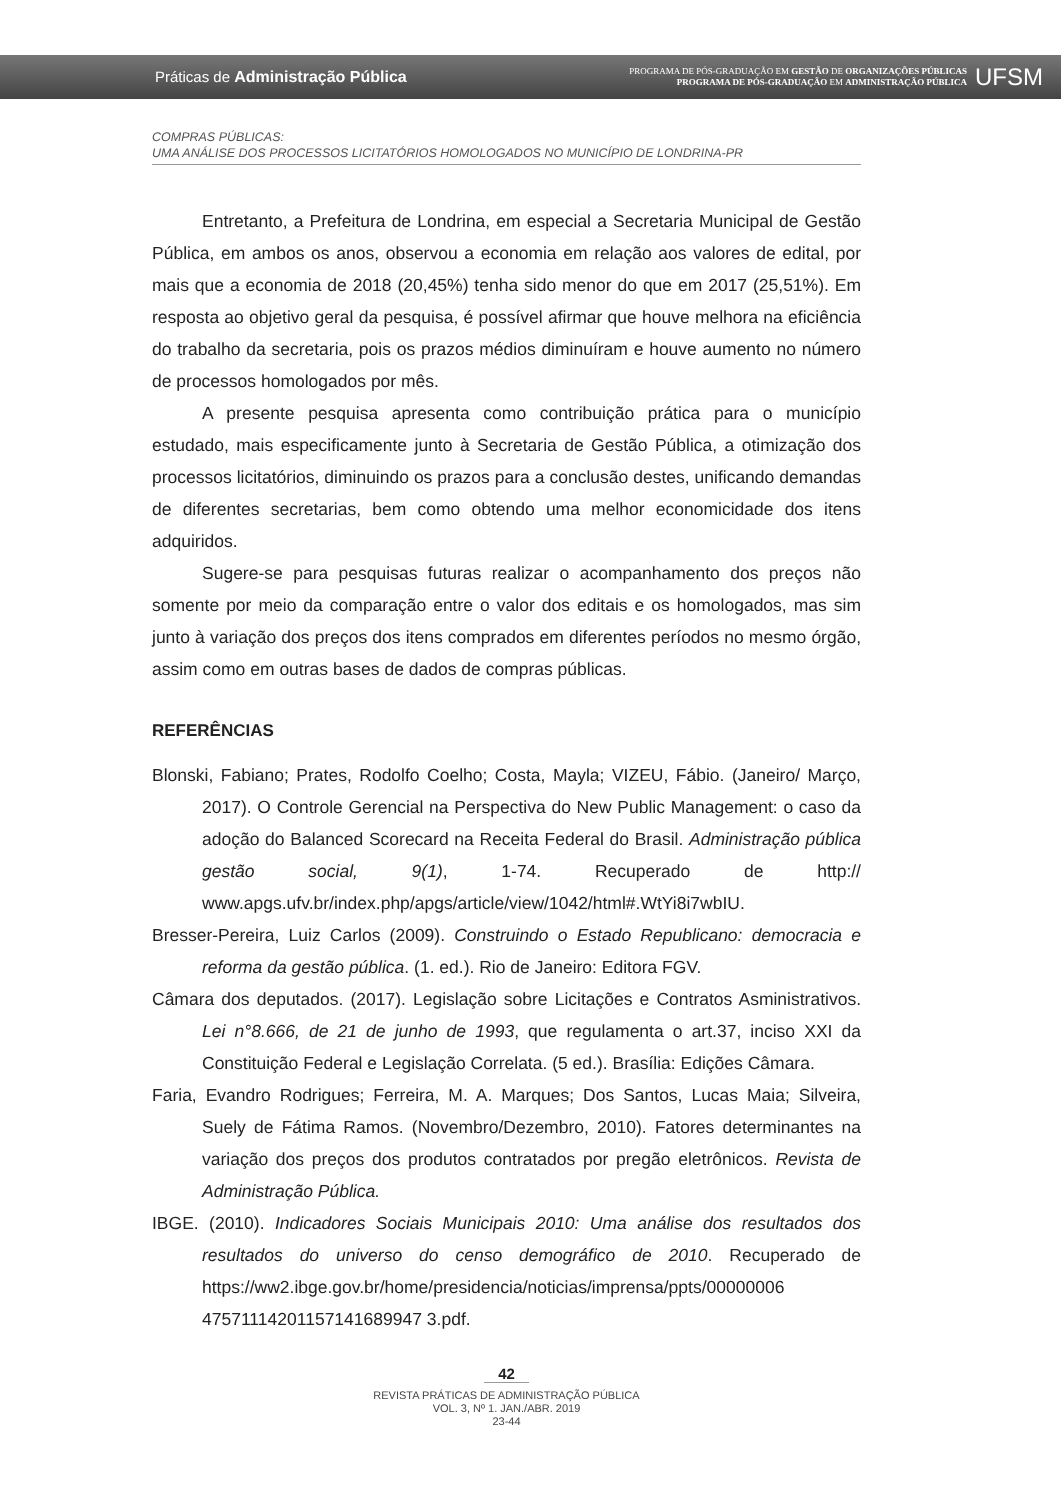Práticas de Administração Pública
PROGRAMA DE PÓS-GRADUAÇÃO EM GESTÃO DE ORGANIZAÇÕES PÚBLICAS
PROGRAMA DE PÓS-GRADUAÇÃO EM ADMINISTRAÇÃO PÚBLICA
UFSM
COMPRAS PÚBLICAS:
UMA ANÁLISE DOS PROCESSOS LICITATÓRIOS HOMOLOGADOS NO MUNICÍPIO DE LONDRINA-PR
Entretanto, a Prefeitura de Londrina, em especial a Secretaria Municipal de Gestão Pública, em ambos os anos, observou a economia em relação aos valores de edital, por mais que a economia de 2018 (20,45%) tenha sido menor do que em 2017 (25,51%). Em resposta ao objetivo geral da pesquisa, é possível afirmar que houve melhora na eficiência do trabalho da secretaria, pois os prazos médios diminuíram e houve aumento no número de processos homologados por mês.
A presente pesquisa apresenta como contribuição prática para o município estudado, mais especificamente junto à Secretaria de Gestão Pública, a otimização dos processos licitatórios, diminuindo os prazos para a conclusão destes, unificando demandas de diferentes secretarias, bem como obtendo uma melhor economicidade dos itens adquiridos.
Sugere-se para pesquisas futuras realizar o acompanhamento dos preços não somente por meio da comparação entre o valor dos editais e os homologados, mas sim junto à variação dos preços dos itens comprados em diferentes períodos no mesmo órgão, assim como em outras bases de dados de compras públicas.
REFERÊNCIAS
Blonski, Fabiano; Prates, Rodolfo Coelho; Costa, Mayla; VIZEU, Fábio. (Janeiro/ Março, 2017). O Controle Gerencial na Perspectiva do New Public Management: o caso da adoção do Balanced Scorecard na Receita Federal do Brasil. Administração pública gestão social, 9(1), 1-74. Recuperado de http:// www.apgs.ufv.br/index.php/apgs/article/view/1042/html#.WtYi8i7wbIU.
Bresser-Pereira, Luiz Carlos (2009). Construindo o Estado Republicano: democracia e reforma da gestão pública. (1. ed.). Rio de Janeiro: Editora FGV.
Câmara dos deputados. (2017). Legislação sobre Licitações e Contratos Asministrativos. Lei n°8.666, de 21 de junho de 1993, que regulamenta o art.37, inciso XXI da Constituição Federal e Legislação Correlata. (5 ed.). Brasília: Edições Câmara.
Faria, Evandro Rodrigues; Ferreira, M. A. Marques; Dos Santos, Lucas Maia; Silveira, Suely de Fátima Ramos. (Novembro/Dezembro, 2010). Fatores determinantes na variação dos preços dos produtos contratados por pregão eletrônicos. Revista de Administração Pública.
IBGE. (2010). Indicadores Sociais Municipais 2010: Uma análise dos resultados dos resultados do universo do censo demográfico de 2010. Recuperado de https://ww2.ibge.gov.br/home/presidencia/noticias/imprensa/ppts/00000006 47571114201157141689947 3.pdf.
42
REVISTA PRÁTICAS DE ADMINISTRAÇÃO PÚBLICA
VOL. 3, Nº 1. JAN./ABR. 2019
23-44